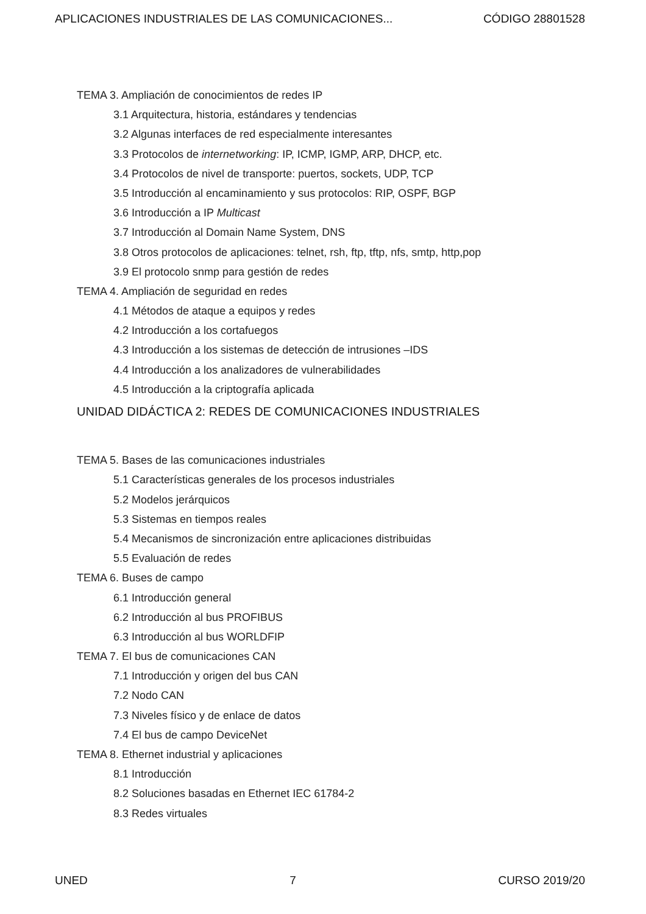APLICACIONES INDUSTRIALES DE LAS COMUNICACIONES... CÓDIGO 28801528
TEMA 3. Ampliación de conocimientos de redes IP
3.1 Arquitectura, historia, estándares y tendencias
3.2 Algunas interfaces de red especialmente interesantes
3.3 Protocolos de internetworking: IP, ICMP, IGMP, ARP, DHCP, etc.
3.4 Protocolos de nivel de transporte: puertos, sockets, UDP, TCP
3.5 Introducción al encaminamiento y sus protocolos: RIP, OSPF, BGP
3.6 Introducción a IP Multicast
3.7 Introducción al Domain Name System, DNS
3.8 Otros protocolos de aplicaciones: telnet, rsh, ftp, tftp, nfs, smtp, http,pop
3.9 El protocolo snmp para gestión de redes
TEMA 4. Ampliación de seguridad en redes
4.1 Métodos de ataque a equipos y redes
4.2 Introducción a los cortafuegos
4.3 Introducción a los sistemas de detección de intrusiones –IDS
4.4 Introducción a los analizadores de vulnerabilidades
4.5 Introducción a la criptografía aplicada
UNIDAD DIDÁCTICA 2: REDES DE COMUNICACIONES INDUSTRIALES
TEMA 5. Bases de las comunicaciones industriales
5.1 Características generales de los procesos industriales
5.2 Modelos jerárquicos
5.3 Sistemas en tiempos reales
5.4 Mecanismos de sincronización entre aplicaciones distribuidas
5.5 Evaluación de redes
TEMA 6. Buses de campo
6.1 Introducción general
6.2 Introducción al bus PROFIBUS
6.3 Introducción al bus WORLDFIP
TEMA 7. El bus de comunicaciones CAN
7.1 Introducción y origen del bus CAN
7.2 Nodo CAN
7.3 Niveles físico y de enlace de datos
7.4 El bus de campo DeviceNet
TEMA 8. Ethernet industrial y aplicaciones
8.1 Introducción
8.2 Soluciones basadas en Ethernet IEC 61784-2
8.3 Redes virtuales
UNED 7 CURSO 2019/20